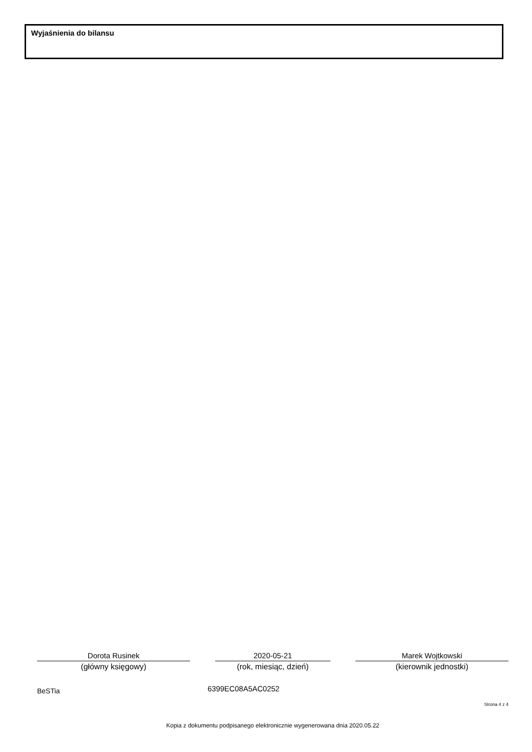Wyjaśnienia do bilansu
Dorota Rusinek
(główny księgowy)
2020-05-21
(rok, miesiąc, dzień)
Marek Wojtkowski
(kierownik jednostki)
BeSTia 6399EC08A5AC0252
Strona 4 z 4
Kopia z dokumentu podpisanego elektronicznie wygenerowana dnia 2020.05.22